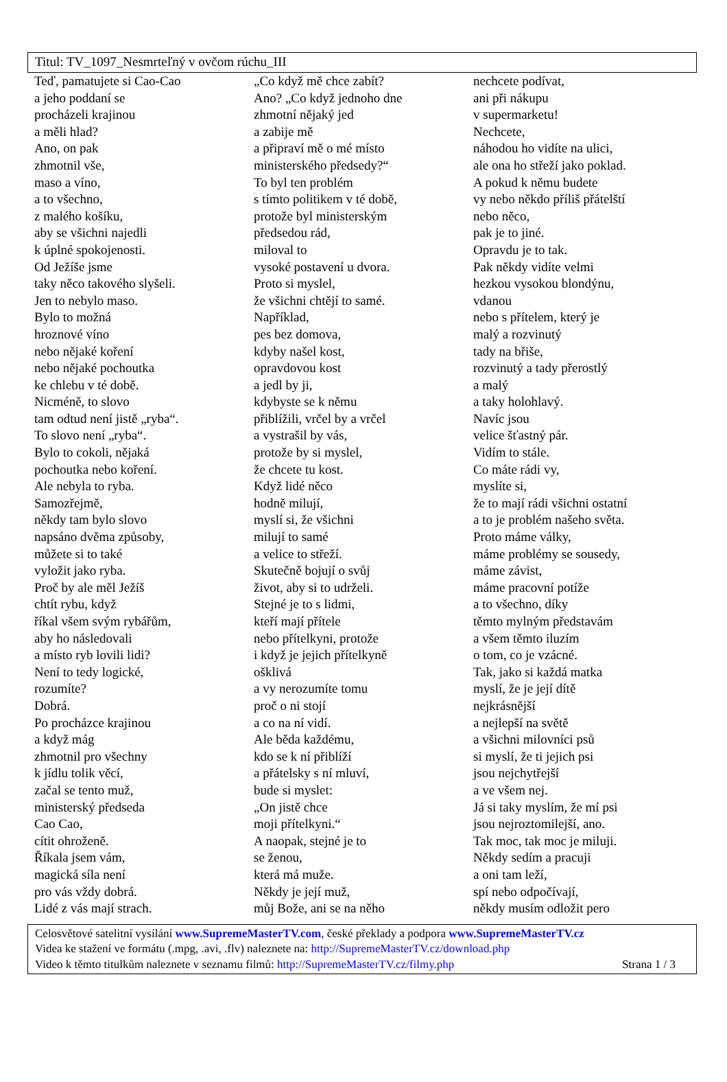Titul: TV_1097_Nesmrteľný v ovčom rúchu_III
Teď, pamatujete si Cao-Cao
a jeho poddaní se
procházeli krajinou
a měli hlad?
Ano, on pak
zhmotnil vše,
maso a víno,
a to všechno,
z malého košíku,
aby se všichni najedli
k úplné spokojenosti.
Od Ježíše jsme
taky něco takového slyšeli.
Jen to nebylo maso.
Bylo to možná
hroznové víno
nebo nějaké koření
nebo nějaké pochoutka
ke chlebu v té době.
Nicméně, to slovo
tam odtud není jistě „ryba“.
To slovo není „ryba“.
Bylo to cokoli, nějaká
pochoutka nebo koření.
Ale nebyla to ryba.
Samozřejmě,
někdy tam bylo slovo
napsáno dvěma způsoby,
můžete si to také
vyložit jako ryba.
Proč by ale měl Ježíš
chtít rybu, když
říkal všem svým rybářům,
aby ho následovali
a místo ryb lovili lidi?
Není to tedy logické,
rozumíte?
Dobrá.
Po procházce krajinou
a když mág
zhmotnil pro všechny
k jídlu tolik věcí,
začal se tento muž,
ministerský předseda
Cao Cao,
cítit ohroženě.
Říkala jsem vám,
magická síla není
pro vás vždy dobrá.
Lidé z vás mají strach.
„Co když mě chce zabít?
Ano? „Co když jednoho dne
zhmotní nějaký jed
a zabije mě
a připraví mě o mé místo
ministerského předsedy?“
To byl ten problém
s tímto politikem v té době,
protože byl ministerským
předsedou rád,
miloval to
vysoké postavení u dvora.
Proto si myslel,
že všichni chtějí to samé.
Například,
pes bez domova,
kdyby našel kost,
opravdovou kost
a jedl by ji,
kdybyste se k němu
přiblížili, vrčel by a vrčel
a vystrašil by vás,
protože by si myslel,
že chcete tu kost.
Když lidé něco
hodně milují,
myslí si, že všichni
milují to samé
a velice to střeží.
Skutečně bojují o svůj
život, aby si to udrželi.
Stejné je to s lidmi,
kteří mají přítele
nebo přítelkyni, protože
i když je jejich přítelkyně
ošklivá
a vy nerozumíte tomu
proč o ni stojí
a co na ní vidí.
Ale běda každému,
kdo se k ní přiblíží
a přátelsky s ní mluví,
bude si myslet:
„On jistě chce
moji přítelkyni.“
A naopak, stejné je to
se ženou,
která má muže.
Někdy je její muž,
můj Bože, ani se na něho
nechcete podívat,
ani při nákupu
v supermarketu!
Nechcete,
náhodou ho vidíte na ulici,
ale ona ho střeží jako poklad.
A pokud k němu budete
vy nebo někdo příliš přátelští
nebo něco,
pak je to jiné.
Opravdu je to tak.
Pak někdy vidíte velmi
hezkou vysokou blondýnu,
vdanou
nebo s přítelem, který je
malý a rozvinutý
tady na břiše,
rozvinutý a tady přerostlý
a malý
a taky holohlavý.
Navíc jsou
velice šťastný pár.
Vidím to stále.
Co máte rádi vy,
myslíte si,
že to mají rádi všichni ostatní
a to je problém našeho světa.
Proto máme války,
máme problémy se sousedy,
máme závist,
máme pracovní potíže
a to všechno, díky
těmto mylným představám
a všem těmto iluzím
o tom, co je vzácné.
Tak, jako si každá matka
myslí, že je její dítě
nejkrásnější
a nejlepší na světě
a všichni milovníci psů
si myslí, že ti jejich psi
jsou nejchytřejší
a ve všem nej.
Já si taky myslím, že mí psi
jsou nejroztomilejší, ano.
Tak moc, tak moc je miluji.
Někdy sedím a pracuji
a oni tam leží,
spí nebo odpočívají,
někdy musím odložit pero
Celosvětové satelitní vysílání www.SupremeMasterTV.com, české překlady a podpora www.SupremeMasterTV.cz
Videa ke stažení ve formátu (.mpg, .avi, .flv) naleznete na: http://SupremeMasterTV.cz/download.php
Video k těmto titulkům naleznete v seznamu filmů: http://SupremeMasterTV.cz/filmy.php Strana 1 / 3